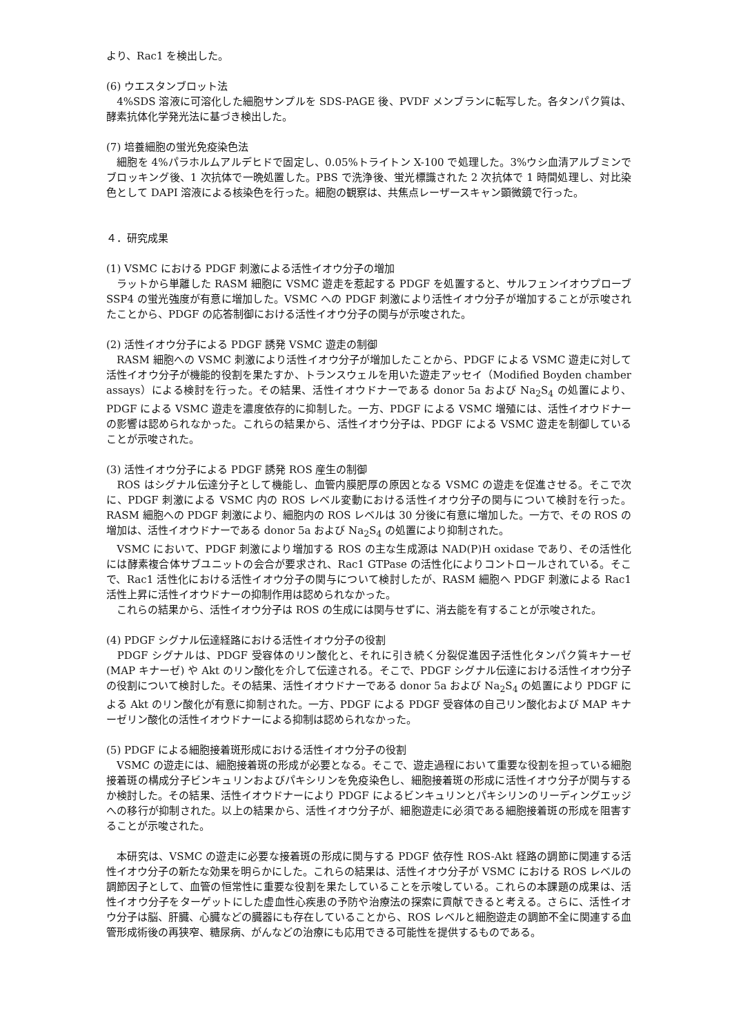より、Rac1 を検出した。
(6) ウエスタンブロット法
　4%SDS 溶液に可溶化した細胞サンプルを SDS-PAGE 後、PVDF メンブランに転写した。各タンパク質は、酵素抗体化学発光法に基づき検出した。
(7) 培養細胞の蛍光免疫染色法
　細胞を 4%パラホルムアルデヒドで固定し、0.05%トライトン X-100 で処理した。3%ウシ血清アルブミンでブロッキング後、1 次抗体で一晩処置した。PBS で洗浄後、蛍光標識された 2 次抗体で 1 時間処理し、対比染色として DAPI 溶液による核染色を行った。細胞の観察は、共焦点レーザースキャン顕微鏡で行った。
４．研究成果
(1) VSMC における PDGF 刺激による活性イオウ分子の増加
　ラットから単離した RASM 細胞に VSMC 遊走を惹起する PDGF を処置すると、サルフェンイオウプローブ SSP4 の蛍光強度が有意に増加した。VSMC への PDGF 刺激により活性イオウ分子が増加することが示唆されたことから、PDGF の応答制御における活性イオウ分子の関与が示唆された。
(2) 活性イオウ分子による PDGF 誘発 VSMC 遊走の制御
　RASM 細胞への VSMC 刺激により活性イオウ分子が増加したことから、PDGF による VSMC 遊走に対して活性イオウ分子が機能的役割を果たすか、トランスウェルを用いた遊走アッセイ（Modified Boyden chamber assays）による検討を行った。その結果、活性イオウドナーである donor 5a および Na<sub>2</sub>S<sub>4</sub> の処置により、PDGF による VSMC 遊走を濃度依存的に抑制した。一方、PDGF による VSMC 増殖には、活性イオウドナーの影響は認められなかった。これらの結果から、活性イオウ分子は、PDGF による VSMC 遊走を制御していることが示唆された。
(3) 活性イオウ分子による PDGF 誘発 ROS 産生の制御
　ROS はシグナル伝達分子として機能し、血管内膜肥厚の原因となる VSMC の遊走を促進させる。そこで次に、PDGF 刺激による VSMC 内の ROS レベル変動における活性イオウ分子の関与について検討を行った。RASM 細胞への PDGF 刺激により、細胞内の ROS レベルは 30 分後に有意に増加した。一方で、その ROS の増加は、活性イオウドナーである donor 5a および Na<sub>2</sub>S<sub>4</sub> の処置により抑制された。
　VSMC において、PDGF 刺激により増加する ROS の主な生成源は NAD(P)H oxidase であり、その活性化には酵素複合体サブユニットの会合が要求され、Rac1 GTPase の活性化によりコントロールされている。そこで、Rac1 活性化における活性イオウ分子の関与について検討したが、RASM 細胞へ PDGF 刺激による Rac1 活性上昇に活性イオウドナーの抑制作用は認められなかった。
　これらの結果から、活性イオウ分子は ROS の生成には関与せずに、消去能を有することが示唆された。
(4) PDGF シグナル伝達経路における活性イオウ分子の役割
　PDGF シグナルは、PDGF 受容体のリン酸化と、それに引き続く分裂促進因子活性化タンパク質キナーゼ (MAP キナーゼ) や Akt のリン酸化を介して伝達される。そこで、PDGF シグナル伝達における活性イオウ分子の役割について検討した。その結果、活性イオウドナーである donor 5a および Na<sub>2</sub>S<sub>4</sub> の処置により PDGF による Akt のリン酸化が有意に抑制された。一方、PDGF による PDGF 受容体の自己リン酸化および MAP キナーゼリン酸化の活性イオウドナーによる抑制は認められなかった。
(5) PDGF による細胞接着斑形成における活性イオウ分子の役割
　VSMC の遊走には、細胞接着斑の形成が必要となる。そこで、遊走過程において重要な役割を担っている細胞接着斑の構成分子ビンキュリンおよびパキシリンを免疫染色し、細胞接着斑の形成に活性イオウ分子が関与するか検討した。その結果、活性イオウドナーにより PDGF によるビンキュリンとパキシリンのリーディングエッジへの移行が抑制された。以上の結果から、活性イオウ分子が、細胞遊走に必須である細胞接着斑の形成を阻害することが示唆された。
　本研究は、VSMC の遊走に必要な接着斑の形成に関与する PDGF 依存性 ROS-Akt 経路の調節に関連する活性イオウ分子の新たな効果を明らかにした。これらの結果は、活性イオウ分子が VSMC における ROS レベルの調節因子として、血管の恒常性に重要な役割を果たしていることを示唆している。これらの本課題の成果は、活性イオウ分子をターゲットにした虚血性心疾患の予防や治療法の探索に貢献できると考える。さらに、活性イオウ分子は脳、肝臓、心臓などの臓器にも存在していることから、ROS レベルと細胞遊走の調節不全に関連する血管形成術後の再狭窄、糖尿病、がんなどの治療にも応用できる可能性を提供するものである。